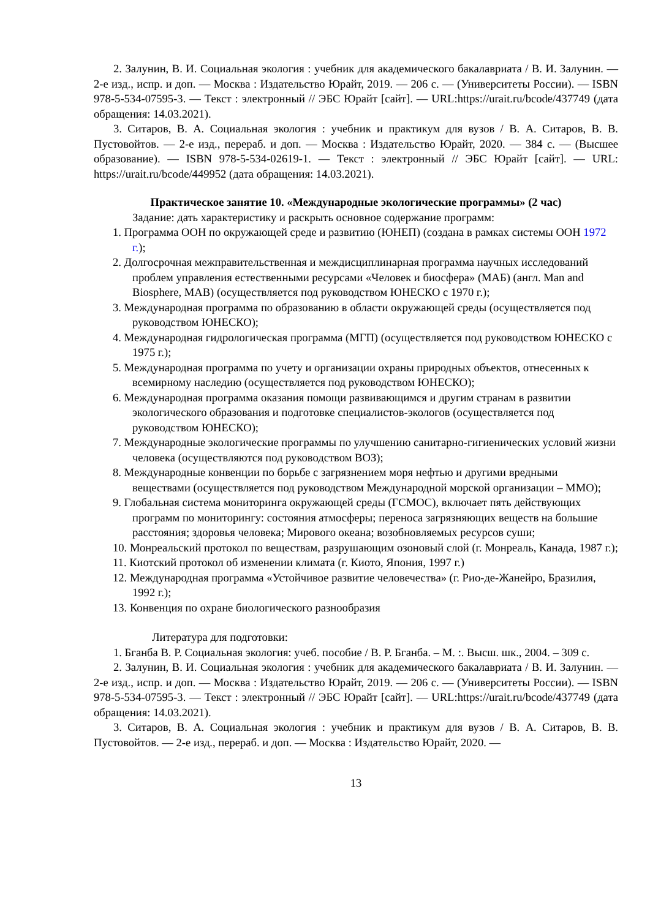2. Залунин, В. И. Социальная экология : учебник для академического бакалавриата / В. И. Залунин. — 2-е изд., испр. и доп. — Москва : Издательство Юрайт, 2019. — 206 с. — (Университеты России). — ISBN 978-5-534-07595-3. — Текст : электронный // ЭБС Юрайт [сайт]. — URL:https://urait.ru/bcode/437749 (дата обращения: 14.03.2021).
3. Ситаров, В. А. Социальная экология : учебник и практикум для вузов / В. А. Ситаров, В. В. Пустовойтов. — 2-е изд., перераб. и доп. — Москва : Издательство Юрайт, 2020. — 384 с. — (Высшее образование). — ISBN 978-5-534-02619-1. — Текст : электронный // ЭБС Юрайт [сайт]. — URL: https://urait.ru/bcode/449952 (дата обращения: 14.03.2021).
Практическое занятие 10. «Международные экологические программы» (2 час)
Задание: дать характеристику и раскрыть основное содержание программ:
1. Программа ООН по окружающей среде и развитию (ЮНЕП) (создана в рамках системы ООН 1972 г.);
2. Долгосрочная межправительственная и междисциплинарная программа научных исследований проблем управления естественными ресурсами «Человек и биосфера» (МАБ) (англ. Man and Biosphere, MAB) (осуществляется под руководством ЮНЕСКО с 1970 г.);
3. Международная программа по образованию в области окружающей среды (осуществляется под руководством ЮНЕСКО);
4. Международная гидрологическая программа (МГП) (осуществляется под руководством ЮНЕСКО с 1975 г.);
5. Международная программа по учету и организации охраны природных объектов, отнесенных к всемирному наследию (осуществляется под руководством ЮНЕСКО);
6. Международная программа оказания помощи развивающимся и другим странам в развитии экологического образования и подготовке специалистов-экологов (осуществляется под руководством ЮНЕСКО);
7. Международные экологические программы по улучшению санитарно-гигиенических условий жизни человека (осуществляются под руководством ВОЗ);
8. Международные конвенции по борьбе с загрязнением моря нефтью и другими вредными веществами (осуществляется под руководством Международной морской организации – ММО);
9. Глобальная система мониторинга окружающей среды (ГСМОС), включает пять действующих программ по мониторингу: состояния атмосферы; переноса загрязняющих веществ на большие расстояния; здоровья человека; Мирового океана; возобновляемых ресурсов суши;
10. Монреальский протокол по веществам, разрушающим озоновый слой (г. Монреаль, Канада, 1987 г.);
11. Киотский протокол об изменении климата (г. Киото, Япония, 1997 г.)
12. Международная программа «Устойчивое развитие человечества» (г. Рио-де-Жанейро, Бразилия, 1992 г.);
13. Конвенция по охране биологического разнообразия
Литература для подготовки:
1. Бганба В. Р. Социальная экология: учеб. пособие / В. Р. Бганба. – М. :. Высш. шк., 2004. – 309 с.
2. Залунин, В. И. Социальная экология : учебник для академического бакалавриата / В. И. Залунин. — 2-е изд., испр. и доп. — Москва : Издательство Юрайт, 2019. — 206 с. — (Университеты России). — ISBN 978-5-534-07595-3. — Текст : электронный // ЭБС Юрайт [сайт]. — URL:https://urait.ru/bcode/437749 (дата обращения: 14.03.2021).
3. Ситаров, В. А. Социальная экология : учебник и практикум для вузов / В. А. Ситаров, В. В. Пустовойтов. — 2-е изд., перераб. и доп. — Москва : Издательство Юрайт, 2020. —
13